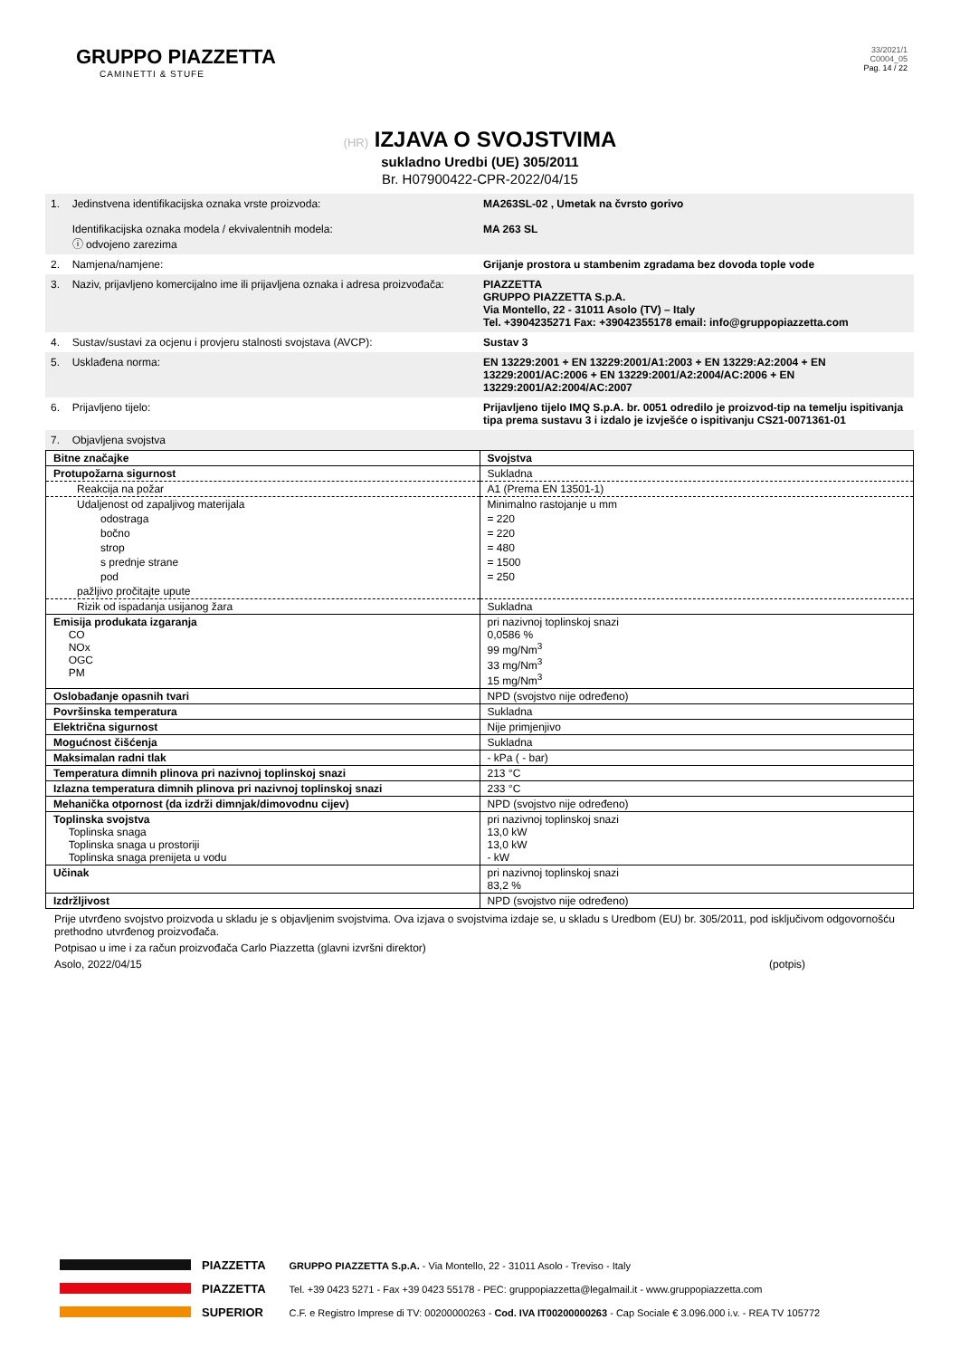GRUPPO PIAZZETTA
CAMINETTI & STUFE
33/2021/1
C0004_05
Pag. 14 / 22
(HR) IZJAVA O SVOJSTVIMA
sukladno Uredbi (UE) 305/2011
Br. H07900422-CPR-2022/04/15
| 1. | Jedinstvena identifikacijska oznaka vrste proizvoda: Identifikacijska oznaka modela / ekvivalentnih modela: ⓘ odvojeno zarezima | MA263SL-02 , Umetak na čvrsto gorivo MA 263 SL |
| 2. | Namjena/namjene: | Grijanje prostora u stambenim zgradama bez dovoda tople vode |
| 3. | Naziv, prijavljeno komercijalno ime ili prijavljena oznaka i adresa proizvođača: | PIAZZETTA GRUPPO PIAZZETTA S.p.A. Via Montello, 22 - 31011 Asolo (TV) – Italy Tel. +3904235271 Fax: +39042355178 email: info@gruppopiazzetta.com |
| 4. | Sustav/sustavi za ocjenu i provjeru stalnosti svojstava (AVCP): | Sustav 3 |
| 5. | Usklađena norma: | EN 13229:2001 + EN 13229:2001/A1:2003 + EN 13229:A2:2004 + EN 13229:2001/AC:2006 + EN 13229:2001/A2:2004/AC:2006 + EN 13229:2001/A2:2004/AC:2007 |
| 6. | Prijavljeno tijelo: | Prijavljeno tijelo IMQ S.p.A. br. 0051 odredilo je proizvod-tip na temelju ispitivanja tipa prema sustavu 3 i izdalo je izvješće o ispitivanju CS21-0071361-01 |
| 7. | Objavljena svojstva | |
| Bitne značajke | Svojstva |
| Protupožarna sigurnost | Sukladna |
| Reakcija na požar | A1 (Prema EN 13501-1) |
| Udaljenost od zapaljivog materijala | Minimalno rastojanje u mm |
| odostraga | = 220 |
| bočno | = 220 |
| strop | = 480 |
| s prednje strane | = 1500 |
| pod | = 250 |
| pažljivo pročitajte upute | |
| Rizik od ispadanja usijanog žara | Sukladna |
| Emisija produkata izgaranja CO NOx OGC PM | pri nazivnoj toplinskoj snazi 0,0586 % 99 mg/Nm<sup>3</sup> 33 mg/Nm<sup>3</sup> 15 mg/Nm<sup>3</sup> |
| Oslobađanje opasnih tvari | NPD (svojstvo nije određeno) |
| Površinska temperatura | Sukladna |
| Električna sigurnost | Nije primjenjivo |
| Mogućnost čišćenja | Sukladna |
| Maksimalan radni tlak | - kPa ( - bar) |
| Temperatura dimnih plinova pri nazivnoj toplinskoj snazi | 213 °C |
| Izlazna temperatura dimnih plinova pri nazivnoj toplinskoj snazi | 233 °C |
| Mehanička otpornost (da izdrži dimnjak/dimovodnu cijev) | NPD (svojstvo nije određeno) |
| Toplinska svojstva Toplinska snaga Toplinska snaga u prostoriji Toplinska snaga prenijeta u vodu | pri nazivnoj toplinskoj snazi 13,0 kW 13,0 kW - kW |
| Učinak | pri nazivnoj toplinskoj snazi 83,2 % |
| Izdržljivost | NPD (svojstvo nije određeno) |
Prije utvrđeno svojstvo proizvoda u skladu je s objavljenim svojstvima. Ova izjava o svojstvima izdaje se, u skladu s Uredbom (EU) br. 305/2011, pod isključivom odgovornošću prethodno utvrđenog proizvođača.
Potpisao u ime i za račun proizvođača Carlo Piazzetta (glavni izvršni direktor)
Asolo, 2022/04/15 (potpis)
PIAZZETTA
PIAZZETTA
SUPERIOR
GRUPPO PIAZZETTA S.p.A. - Via Montello, 22 - 31011 Asolo - Treviso - Italy
Tel. +39 0423 5271 - Fax +39 0423 55178 - PEC: gruppopiazzetta@legalmail.it - www.gruppopiazzetta.com
C.F. e Registro Imprese di TV: 00200000263 - Cod. IVA IT00200000263 - Cap Sociale € 3.096.000 i.v. - REA TV 105772